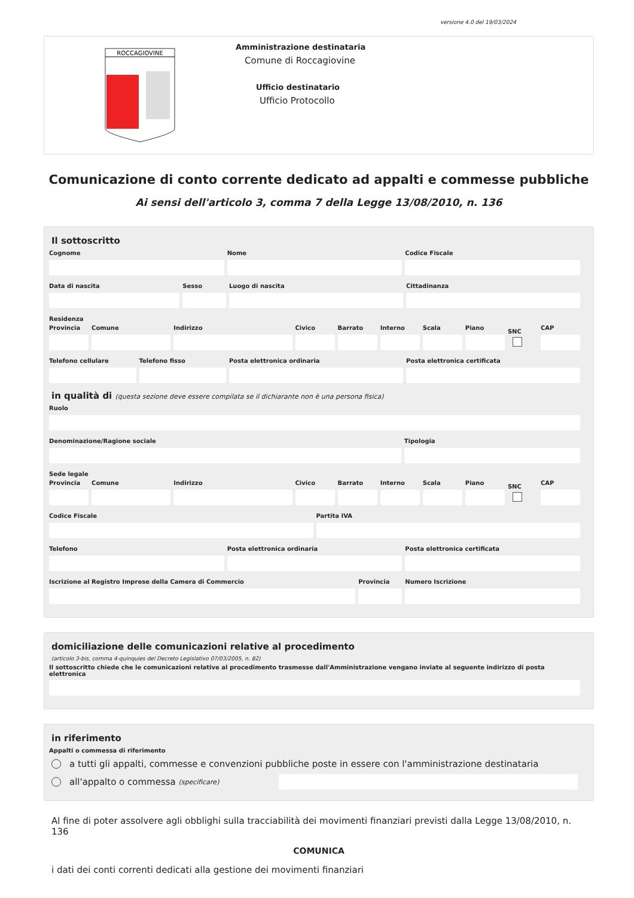versione 4.0 del 19/03/2024
ROCCAGIOVINE
Amministrazione destinataria
Comune di Roccagiovine
Ufficio destinatario
Ufficio Protocollo
Comunicazione di conto corrente dedicato ad appalti e commesse pubbliche
Ai sensi dell'articolo 3, comma 7 della Legge 13/08/2010, n. 136
Il sottoscritto
Cognome Nome Codice Fiscale
Data di nascita Sesso Luogo di nascita Cittadinanza
Residenza
Provincia Comune Indirizzo Civico Barrato Interno Scala Piano SNC CAP
Telefono cellulare Telefono fisso Posta elettronica ordinaria Posta elettronica certificata
in qualità di (questa sezione deve essere compilata se il dichiarante non è una persona fisica)
Ruolo
Denominazione/Ragione sociale Tipologia
Sede legale
Provincia Comune Indirizzo Civico Barrato Interno Scala Piano SNC CAP
Codice Fiscale Partita IVA
Telefono Posta elettronica ordinaria Posta elettronica certificata
Iscrizione al Registro Imprese della Camera di Commercio
Provincia Numero Iscrizione
domiciliazione delle comunicazioni relative al procedimento
(articolo 3-bis, comma 4-quinquies del Decreto Legislativo 07/03/2005, n. 82)
Il sottoscritto chiede che le comunicazioni relative al procedimento trasmesse dall'Amministrazione vengano inviate al seguente indirizzo di posta elettronica
in riferimento
Appalti o commessa di riferimento
a tutti gli appalti, commesse e convenzioni pubbliche poste in essere con l'amministrazione destinataria
all'appalto o commessa (specificare)
Al fine di poter assolvere agli obblighi sulla tracciabilità dei movimenti finanziari previsti dalla Legge 13/08/2010, n. 136
COMUNICA
i dati dei conti correnti dedicati alla gestione dei movimenti finanziari